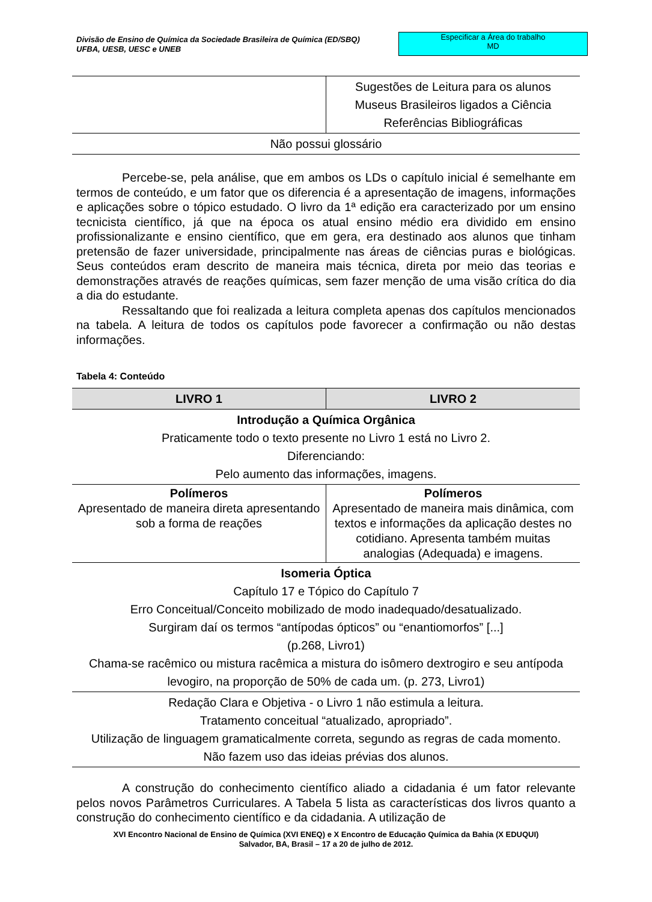Divisão de Ensino de Química da Sociedade Brasileira de Química (ED/SBQ)
UFBA, UESB, UESC e UNEB
Especificar a Área do trabalho
MD
| | Sugestões de Leitura para os alunos Museus Brasileiros ligados a Ciência Referências Bibliográficas |
| Não possui glossário | |
Percebe-se, pela análise, que em ambos os LDs o capítulo inicial é semelhante em termos de conteúdo, e um fator que os diferencia é a apresentação de imagens, informações e aplicações sobre o tópico estudado. O livro da 1ª edição era caracterizado por um ensino tecnicista científico, já que na época os atual ensino médio era dividido em ensino profissionalizante e ensino científico, que em gera, era destinado aos alunos que tinham pretensão de fazer universidade, principalmente nas áreas de ciências puras e biológicas. Seus conteúdos eram descrito de maneira mais técnica, direta por meio das teorias e demonstrações através de reações químicas, sem fazer menção de uma visão crítica do dia a dia do estudante.
Ressaltando que foi realizada a leitura completa apenas dos capítulos mencionados na tabela. A leitura de todos os capítulos pode favorecer a confirmação ou não destas informações.
Tabela 4: Conteúdo
| LIVRO 1 | LIVRO 2 |
| --- | --- |
| Introdução a Química Orgânica Praticamente todo o texto presente no Livro 1 está no Livro 2. Diferenciando: Pelo aumento das informações, imagens. | |
| Polímeros Apresentado de maneira direta apresentando sob a forma de reações | Polímeros Apresentado de maneira mais dinâmica, com textos e informações da aplicação destes no cotidiano. Apresenta também muitas analogias (Adequada) e imagens. |
| Isomeria Óptica Capítulo 17 e Tópico do Capítulo 7 Erro Conceitual/Conceito mobilizado de modo inadequado/desatualizado. Surgiram daí os termos “antípodas ópticos” ou “enantiomorfos” [...] (p.268, Livro1) Chama-se racêmico ou mistura racêmica a mistura do isômero dextrogiro e seu antípoda levogiro, na proporção de 50% de cada um. (p. 273, Livro1) | |
| Redação Clara e Objetiva - o Livro 1 não estimula a leitura. Tratamento conceitual “atualizado, apropriado”. Utilização de linguagem gramaticalmente correta, segundo as regras de cada momento. Não fazem uso das ideias prévias dos alunos. | |
A construção do conhecimento científico aliado a cidadania é um fator relevante pelos novos Parâmetros Curriculares. A Tabela 5 lista as características dos livros quanto a construção do conhecimento científico e da cidadania. A utilização de
XVI Encontro Nacional de Ensino de Química (XVI ENEQ) e X Encontro de Educação Química da Bahia (X EDUQUI)
Salvador, BA, Brasil – 17 a 20 de julho de 2012.